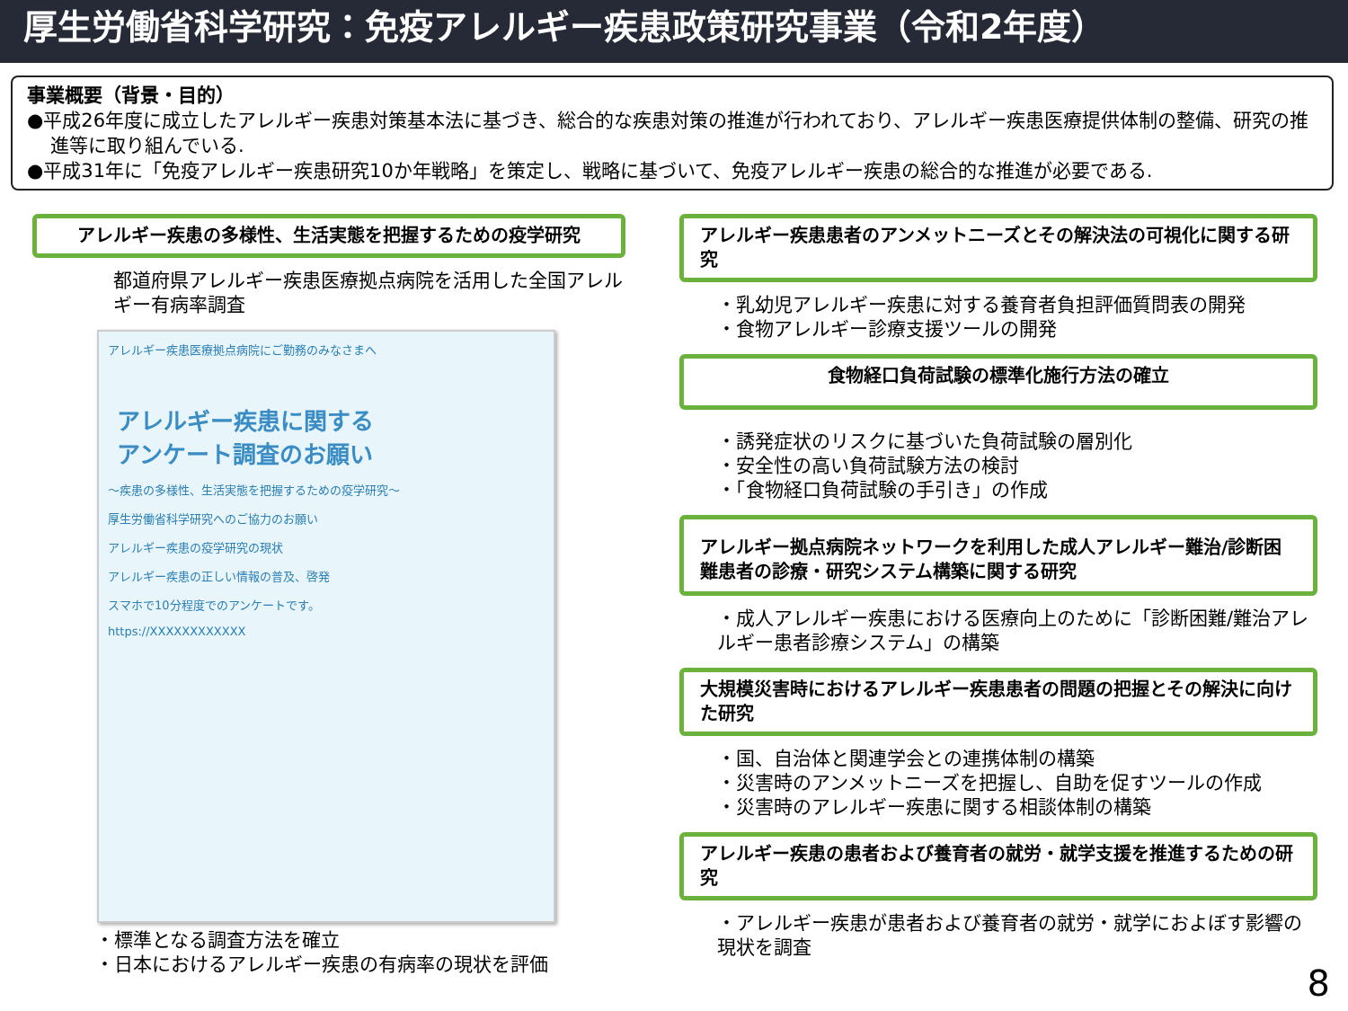厚生労働省科学研究：免疫アレルギー疾患政策研究事業（令和2年度）
事業概要（背景・目的）
●平成26年度に成立したアレルギー疾患対策基本法に基づき、総合的な疾患対策の推進が行われており、アレルギー疾患医療提供体制の整備、研究の推進等に取り組んでいる.
●平成31年に「免疫アレルギー疾患研究10か年戦略」を策定し、戦略に基づいて、免疫アレルギー疾患の総合的な推進が必要である.
アレルギー疾患の多様性、生活実態を把握するための疫学研究
都道府県アレルギー疾患医療拠点病院を活用した全国アレルギー有病率調査
アレルギー疾患医療拠点病院にご勤務のみなさまへ
アレルギー疾患に関する
アンケート調査のお願い
～疾患の多様性、生活実態を把握するための疫学研究～
厚生労働省科学研究へのご協力のお願い
アレルギー疾患の疫学研究の現状
アレルギー疾患の正しい情報の普及、啓発
スマホで10分程度でのアンケートです。
https://XXXXXXXXXXXX
・標準となる調査方法を確立
・日本におけるアレルギー疾患の有病率の現状を評価
アレルギー疾患患者のアンメットニーズとその解決法の可視化に関する研究
・乳幼児アレルギー疾患に対する養育者負担評価質問表の開発
・食物アレルギー診療支援ツールの開発
食物経口負荷試験の標準化施行方法の確立
・誘発症状のリスクに基づいた負荷試験の層別化
・安全性の高い負荷試験方法の検討
・「食物経口負荷試験の手引き」の作成
アレルギー拠点病院ネットワークを利用した成人アレルギー難治/診断困難患者の診療・研究システム構築に関する研究
・成人アレルギー疾患における医療向上のために「診断困難/難治アレルギー患者診療システム」の構築
大規模災害時におけるアレルギー疾患患者の問題の把握とその解決に向けた研究
・国、自治体と関連学会との連携体制の構築
・災害時のアンメットニーズを把握し、自助を促すツールの作成
・災害時のアレルギー疾患に関する相談体制の構築
アレルギー疾患の患者および養育者の就労・就学支援を推進するための研究
・アレルギー疾患が患者および養育者の就労・就学におよぼす影響の現状を調査
8